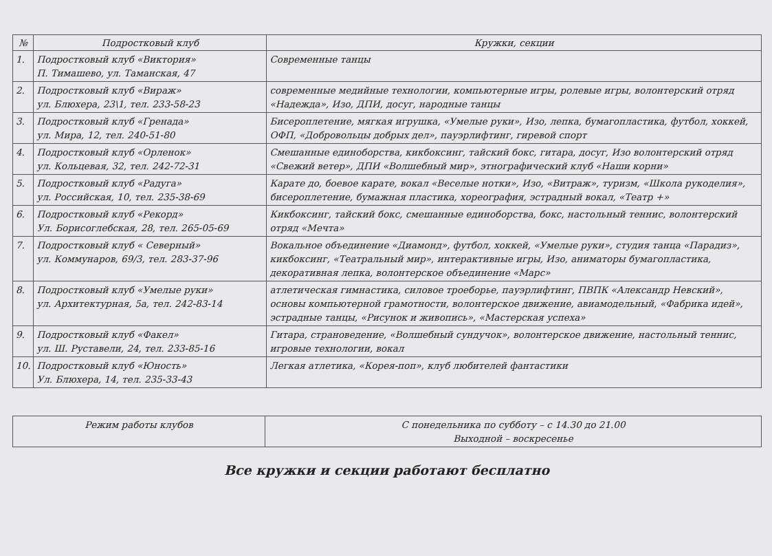| № | Подростковый клуб | Кружки, секции |
| --- | --- | --- |
| 1. | Подростковый клуб «Виктория» П. Тимашево, ул. Таманская, 47 | Современные танцы |
| 2. | Подростковый клуб «Вираж» ул. Блюхера, 23\1, тел. 233-58-23 | современные медийные технологии, компьютерные игры, ролевые игры, волонтерский отряд «Надежда», Изо, ДПИ, досуг, народные танцы |
| 3. | Подростковый клуб «Гренада» ул. Мира, 12, тел. 240-51-80 | Бисероплетение, мягкая игрушка, «Умелые руки», Изо, лепка, бумагопластика, футбол, хоккей, ОФП, «Добровольцы добрых дел», пауэрлифтинг, гиревой спорт |
| 4. | Подростковый клуб «Орленок» ул. Кольцевая, 32, тел. 242-72-31 | Смешанные единоборства, кикбоксинг, тайский бокс, гитара, досуг, Изо волонтерский отряд «Свежий ветер», ДПИ «Волшебный мир», этнографический клуб «Наши корни» |
| 5. | Подростковый клуб «Радуга» ул. Российская, 10, тел. 235-38-69 | Карате до, боевое карате, вокал «Веселые нотки», Изо, «Витраж», туризм, «Школа рукоделия», бисероплетение, бумажная пластика, хореография, эстрадный вокал, «Театр +» |
| 6. | Подростковый клуб «Рекорд» Ул. Борисоглебская, 28, тел. 265-05-69 | Кикбоксинг, тайский бокс, смешанные единоборства, бокс, настольный теннис, волонтерский отряд «Мечта» |
| 7. | Подростковый клуб « Северный» ул. Коммунаров, 69/3, тел. 283-37-96 | Вокальное объединение «Диамонд», футбол, хоккей, «Умелые руки», студия танца «Парадиз», кикбоксинг, «Театральный мир», интерактивные игры, Изо, аниматоры бумагопластика, декоративная лепка, волонтерское объединение «Марс» |
| 8. | Подростковый клуб «Умелые руки» ул. Архитектурная, 5а, тел. 242-83-14 | атлетическая гимнастика, силовое троеборье, пауэрлифтинг, ПВПК «Александр Невский», основы компьютерной грамотности, волонтерское движение, авиамодельный, «Фабрика идей», эстрадные танцы, «Рисунок и живопись», «Мастерская успеха» |
| 9. | Подростковый клуб «Факел» ул. Ш. Руставели, 24, тел. 233-85-16 | Гитара, страноведение, «Волшебный сундучок», волонтерское движение, настольный теннис, игровые технологии, вокал |
| 10. | Подростковый клуб «Юность» Ул. Блюхера, 14, тел. 235-33-43 | Легкая атлетика, «Корея-поп», клуб любителей фантастики |
| Режим работы клубов | С понедельника по субботу – с 14.30 до 21.00 Выходной – воскресенье |
Все кружки и секции работают бесплатно